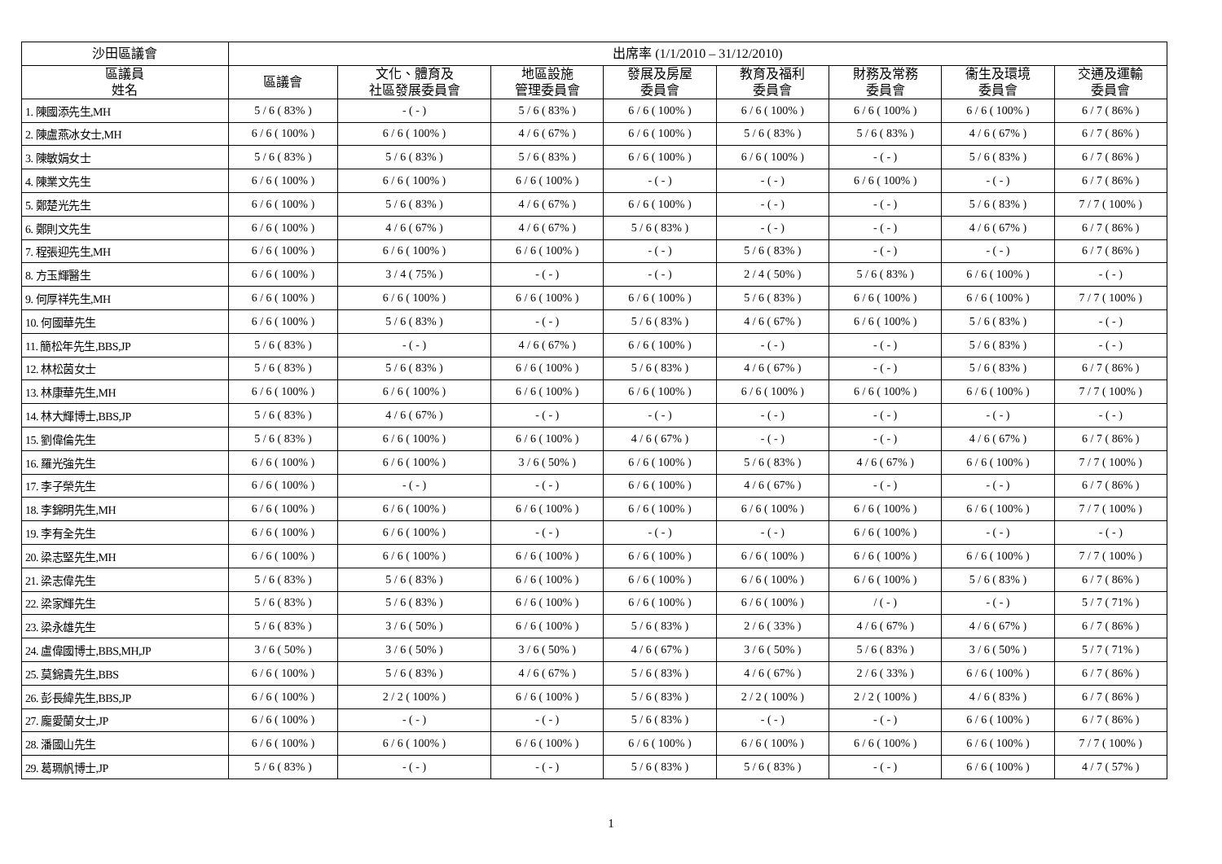| 沙田區議會 | 出席率 (1/1/2010 – 31/12/2010) | | | | | | | |
| --- | --- | --- | --- | --- | --- | --- | --- | --- |
| 區議員 姓名 | 區議會 | 文化、體育及 社區發展委員會 | 地區設施 管理委員會 | 發展及房屋 委員會 | 教育及福利 委員會 | 財務及常務 委員會 | 衞生及環境 委員會 | 交通及運輸 委員會 |
| 1. 陳國添先生,MH | 5 / 6 ( 83% ) | - ( - ) | 5 / 6 ( 83% ) | 6 / 6 ( 100% ) | 6 / 6 ( 100% ) | 6 / 6 ( 100% ) | 6 / 6 ( 100% ) | 6 / 7 ( 86% ) |
| 2. 陳盧燕冰女士,MH | 6 / 6 ( 100% ) | 6 / 6 ( 100% ) | 4 / 6 ( 67% ) | 6 / 6 ( 100% ) | 5 / 6 ( 83% ) | 5 / 6 ( 83% ) | 4 / 6 ( 67% ) | 6 / 7 ( 86% ) |
| 3. 陳敏娟女士 | 5 / 6 ( 83% ) | 5 / 6 ( 83% ) | 5 / 6 ( 83% ) | 6 / 6 ( 100% ) | 6 / 6 ( 100% ) | - ( - ) | 5 / 6 ( 83% ) | 6 / 7 ( 86% ) |
| 4. 陳業文先生 | 6 / 6 ( 100% ) | 6 / 6 ( 100% ) | 6 / 6 ( 100% ) | - ( - ) | - ( - ) | 6 / 6 ( 100% ) | - ( - ) | 6 / 7 ( 86% ) |
| 5. 鄭楚光先生 | 6 / 6 ( 100% ) | 5 / 6 ( 83% ) | 4 / 6 ( 67% ) | 6 / 6 ( 100% ) | - ( - ) | - ( - ) | 5 / 6 ( 83% ) | 7 / 7 ( 100% ) |
| 6. 鄭則文先生 | 6 / 6 ( 100% ) | 4 / 6 ( 67% ) | 4 / 6 ( 67% ) | 5 / 6 ( 83% ) | - ( - ) | - ( - ) | 4 / 6 ( 67% ) | 6 / 7 ( 86% ) |
| 7. 程張迎先生,MH | 6 / 6 ( 100% ) | 6 / 6 ( 100% ) | 6 / 6 ( 100% ) | - ( - ) | 5 / 6 ( 83% ) | - ( - ) | - ( - ) | 6 / 7 ( 86% ) |
| 8. 方玉輝醫生 | 6 / 6 ( 100% ) | 3 / 4 ( 75% ) | - ( - ) | - ( - ) | 2 / 4 ( 50% ) | 5 / 6 ( 83% ) | 6 / 6 ( 100% ) | - ( - ) |
| 9. 何厚祥先生,MH | 6 / 6 ( 100% ) | 6 / 6 ( 100% ) | 6 / 6 ( 100% ) | 6 / 6 ( 100% ) | 5 / 6 ( 83% ) | 6 / 6 ( 100% ) | 6 / 6 ( 100% ) | 7 / 7 ( 100% ) |
| 10. 何國華先生 | 6 / 6 ( 100% ) | 5 / 6 ( 83% ) | - ( - ) | 5 / 6 ( 83% ) | 4 / 6 ( 67% ) | 6 / 6 ( 100% ) | 5 / 6 ( 83% ) | - ( - ) |
| 11. 簡松年先生,BBS,JP | 5 / 6 ( 83% ) | - ( - ) | 4 / 6 ( 67% ) | 6 / 6 ( 100% ) | - ( - ) | - ( - ) | 5 / 6 ( 83% ) | - ( - ) |
| 12. 林松茵女士 | 5 / 6 ( 83% ) | 5 / 6 ( 83% ) | 6 / 6 ( 100% ) | 5 / 6 ( 83% ) | 4 / 6 ( 67% ) | - ( - ) | 5 / 6 ( 83% ) | 6 / 7 ( 86% ) |
| 13. 林康華先生,MH | 6 / 6 ( 100% ) | 6 / 6 ( 100% ) | 6 / 6 ( 100% ) | 6 / 6 ( 100% ) | 6 / 6 ( 100% ) | 6 / 6 ( 100% ) | 6 / 6 ( 100% ) | 7 / 7 ( 100% ) |
| 14. 林大輝博士,BBS,JP | 5 / 6 ( 83% ) | 4 / 6 ( 67% ) | - ( - ) | - ( - ) | - ( - ) | - ( - ) | - ( - ) | - ( - ) |
| 15. 劉偉倫先生 | 5 / 6 ( 83% ) | 6 / 6 ( 100% ) | 6 / 6 ( 100% ) | 4 / 6 ( 67% ) | - ( - ) | - ( - ) | 4 / 6 ( 67% ) | 6 / 7 ( 86% ) |
| 16. 羅光強先生 | 6 / 6 ( 100% ) | 6 / 6 ( 100% ) | 3 / 6 ( 50% ) | 6 / 6 ( 100% ) | 5 / 6 ( 83% ) | 4 / 6 ( 67% ) | 6 / 6 ( 100% ) | 7 / 7 ( 100% ) |
| 17. 李子榮先生 | 6 / 6 ( 100% ) | - ( - ) | - ( - ) | 6 / 6 ( 100% ) | 4 / 6 ( 67% ) | - ( - ) | - ( - ) | 6 / 7 ( 86% ) |
| 18. 李錦明先生,MH | 6 / 6 ( 100% ) | 6 / 6 ( 100% ) | 6 / 6 ( 100% ) | 6 / 6 ( 100% ) | 6 / 6 ( 100% ) | 6 / 6 ( 100% ) | 6 / 6 ( 100% ) | 7 / 7 ( 100% ) |
| 19. 李有全先生 | 6 / 6 ( 100% ) | 6 / 6 ( 100% ) | - ( - ) | - ( - ) | - ( - ) | 6 / 6 ( 100% ) | - ( - ) | - ( - ) |
| 20. 梁志堅先生,MH | 6 / 6 ( 100% ) | 6 / 6 ( 100% ) | 6 / 6 ( 100% ) | 6 / 6 ( 100% ) | 6 / 6 ( 100% ) | 6 / 6 ( 100% ) | 6 / 6 ( 100% ) | 7 / 7 ( 100% ) |
| 21. 梁志偉先生 | 5 / 6 ( 83% ) | 5 / 6 ( 83% ) | 6 / 6 ( 100% ) | 6 / 6 ( 100% ) | 6 / 6 ( 100% ) | 6 / 6 ( 100% ) | 5 / 6 ( 83% ) | 6 / 7 ( 86% ) |
| 22. 梁家輝先生 | 5 / 6 ( 83% ) | 5 / 6 ( 83% ) | 6 / 6 ( 100% ) | 6 / 6 ( 100% ) | 6 / 6 ( 100% ) | / ( - ) | - ( - ) | 5 / 7 ( 71% ) |
| 23. 梁永雄先生 | 5 / 6 ( 83% ) | 3 / 6 ( 50% ) | 6 / 6 ( 100% ) | 5 / 6 ( 83% ) | 2 / 6 ( 33% ) | 4 / 6 ( 67% ) | 4 / 6 ( 67% ) | 6 / 7 ( 86% ) |
| 24. 盧偉國博士,BBS,MH,JP | 3 / 6 ( 50% ) | 3 / 6 ( 50% ) | 3 / 6 ( 50% ) | 4 / 6 ( 67% ) | 3 / 6 ( 50% ) | 5 / 6 ( 83% ) | 3 / 6 ( 50% ) | 5 / 7 ( 71% ) |
| 25. 莫錦貴先生,BBS | 6 / 6 ( 100% ) | 5 / 6 ( 83% ) | 4 / 6 ( 67% ) | 5 / 6 ( 83% ) | 4 / 6 ( 67% ) | 2 / 6 ( 33% ) | 6 / 6 ( 100% ) | 6 / 7 ( 86% ) |
| 26. 彭長緯先生,BBS,JP | 6 / 6 ( 100% ) | 2 / 2 ( 100% ) | 6 / 6 ( 100% ) | 5 / 6 ( 83% ) | 2 / 2 ( 100% ) | 2 / 2 ( 100% ) | 4 / 6 ( 83% ) | 6 / 7 ( 86% ) |
| 27. 龐愛蘭女士,JP | 6 / 6 ( 100% ) | - ( - ) | - ( - ) | 5 / 6 ( 83% ) | - ( - ) | - ( - ) | 6 / 6 ( 100% ) | 6 / 7 ( 86% ) |
| 28. 潘國山先生 | 6 / 6 ( 100% ) | 6 / 6 ( 100% ) | 6 / 6 ( 100% ) | 6 / 6 ( 100% ) | 6 / 6 ( 100% ) | 6 / 6 ( 100% ) | 6 / 6 ( 100% ) | 7 / 7 ( 100% ) |
| 29. 葛珮帆博士,JP | 5 / 6 ( 83% ) | - ( - ) | - ( - ) | 5 / 6 ( 83% ) | 5 / 6 ( 83% ) | - ( - ) | 6 / 6 ( 100% ) | 4 / 7 ( 57% ) |
1